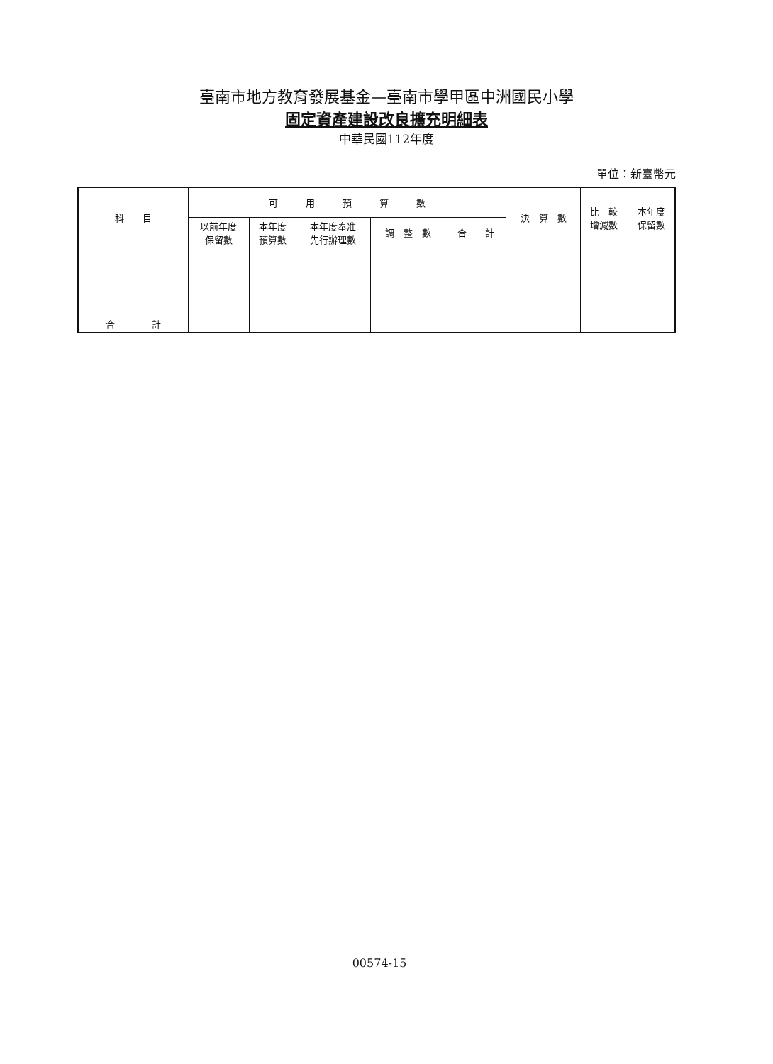臺南市地方教育發展基金—臺南市學甲區中洲國民小學
固定資產建設改良擴充明細表
中華民國112年度
單位：新臺幣元
| 科 目 | 可 用 預 算 數 | | | | | 決 算 數 | 比 較 增減數 | 本年度 保留數 |
| --- | --- | --- | --- | --- | --- | --- | --- | --- |
| | 以前年度 保留數 | 本年度 預算數 | 本年度奉准 先行辦理數 | 調 整 數 | 合 計 | | | |
| 合 計 | | | | | | | | |
00574-15